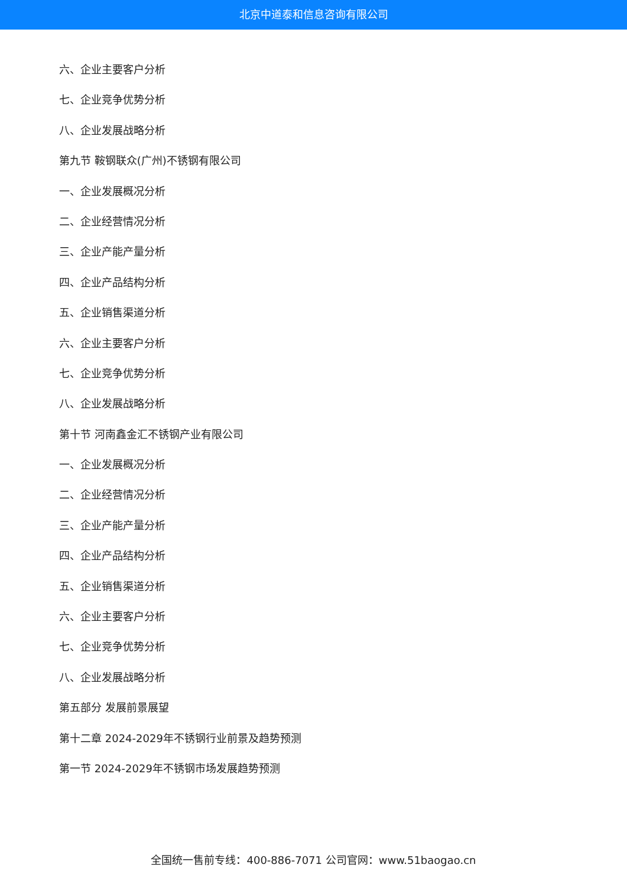北京中道泰和信息咨询有限公司
六、企业主要客户分析
七、企业竞争优势分析
八、企业发展战略分析
第九节 鞍钢联众(广州)不锈钢有限公司
一、企业发展概况分析
二、企业经营情况分析
三、企业产能产量分析
四、企业产品结构分析
五、企业销售渠道分析
六、企业主要客户分析
七、企业竞争优势分析
八、企业发展战略分析
第十节 河南鑫金汇不锈钢产业有限公司
一、企业发展概况分析
二、企业经营情况分析
三、企业产能产量分析
四、企业产品结构分析
五、企业销售渠道分析
六、企业主要客户分析
七、企业竞争优势分析
八、企业发展战略分析
第五部分 发展前景展望
第十二章 2024-2029年不锈钢行业前景及趋势预测
第一节 2024-2029年不锈钢市场发展趋势预测
全国统一售前专线：400-886-7071 公司官网：www.51baogao.cn